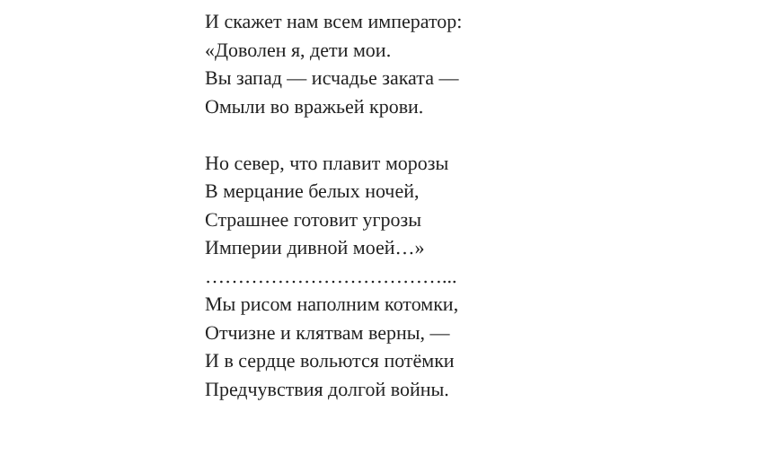И скажет нам всем император:
«Доволен я, дети мои.
Вы запад — исчадье заката —
Омыли во вражьей крови.
Но север, что плавит морозы
В мерцание белых ночей,
Страшнее готовит угрозы
Империи дивной моей…»
………………………………...
Мы рисом наполним котомки,
Отчизне и клятвам верны, —
И в сердце вольются потёмки
Предчувствия долгой войны.